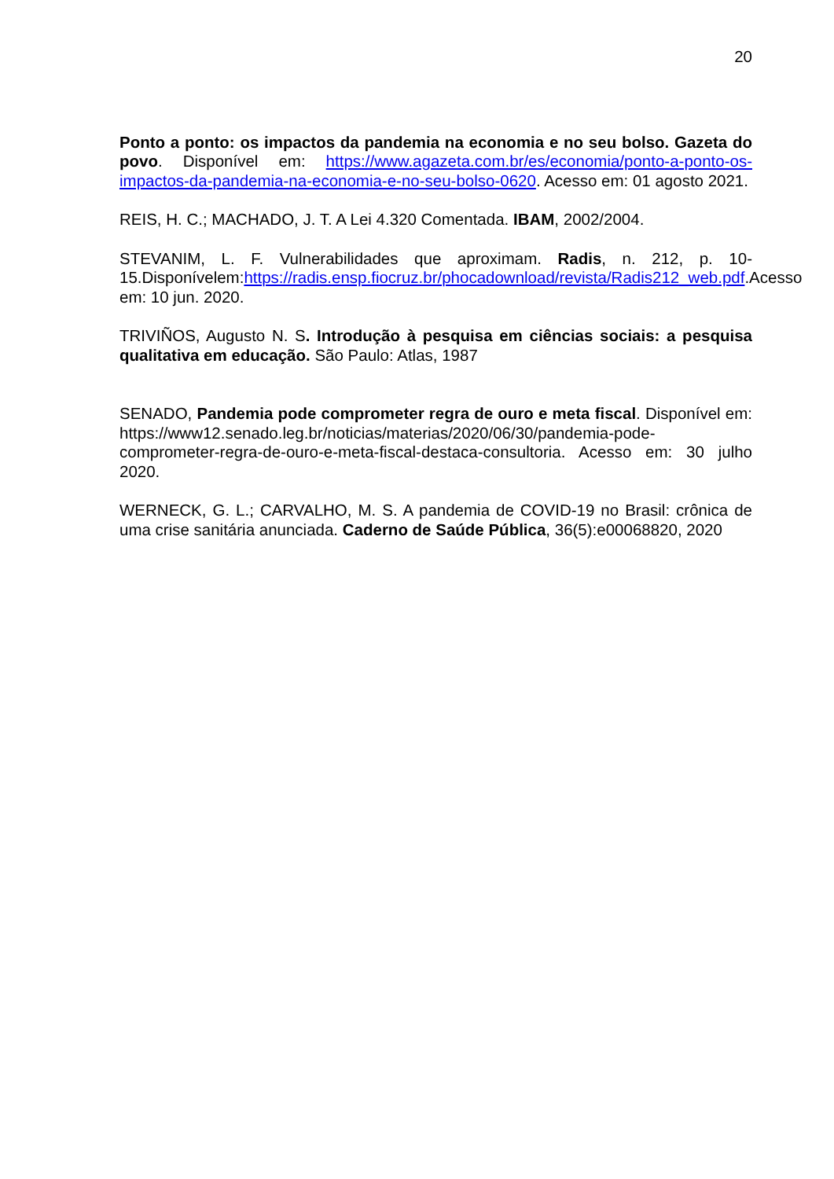20
Ponto a ponto: os impactos da pandemia na economia e no seu bolso. Gazeta do povo. Disponível em: https://www.agazeta.com.br/es/economia/ponto-a-ponto-os-impactos-da-pandemia-na-economia-e-no-seu-bolso-0620. Acesso em: 01 agosto 2021.
REIS, H. C.; MACHADO, J. T. A Lei 4.320 Comentada. IBAM, 2002/2004.
STEVANIM, L. F. Vulnerabilidades que aproximam. Radis, n. 212, p. 10-15.Disponívelem:https://radis.ensp.fiocruz.br/phocadownload/revista/Radis212_web.pdf.Acesso em: 10 jun. 2020.
TRIVIÑOS, Augusto N. S. Introdução à pesquisa em ciências sociais: a pesquisa qualitativa em educação. São Paulo: Atlas, 1987
SENADO, Pandemia pode comprometer regra de ouro e meta fiscal. Disponível em: https://www12.senado.leg.br/noticias/materias/2020/06/30/pandemia-pode-comprometer-regra-de-ouro-e-meta-fiscal-destaca-consultoria. Acesso em: 30 julho 2020.
WERNECK, G. L.; CARVALHO, M. S. A pandemia de COVID-19 no Brasil: crônica de uma crise sanitária anunciada. Caderno de Saúde Pública, 36(5):e00068820, 2020